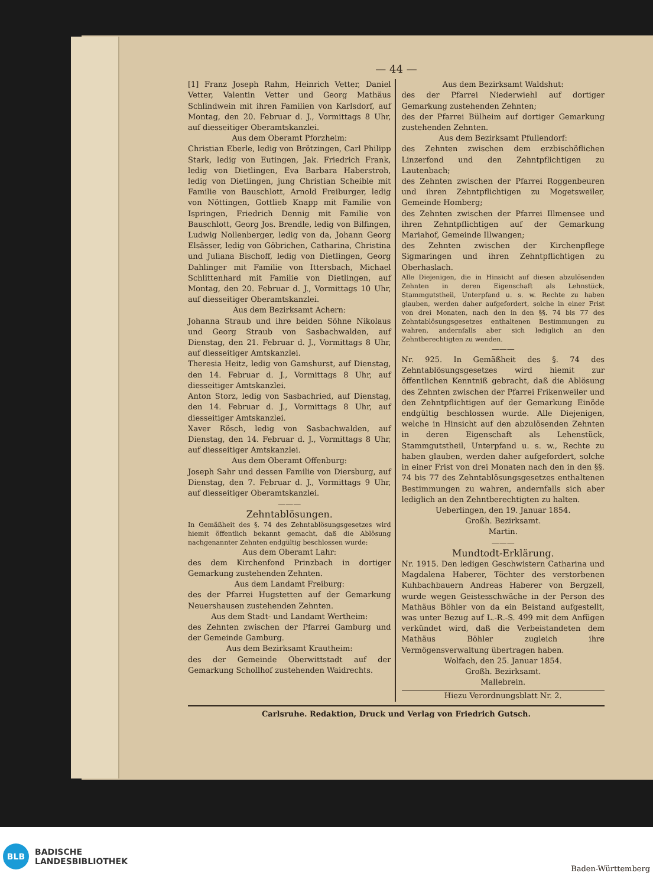— 44 —
[1] Franz Joseph Rahm, Heinrich Vetter, Daniel Vetter, Valentin Vetter und Georg Mathäus Schlindwein mit ihren Familien von Karlsdorf, auf Montag, den 20. Februar d. J., Vormittags 8 Uhr, auf diesseitiger Oberamtskanzlei.
Aus dem Oberamt Pforzheim:
Christian Eberle, ledig von Brötzingen, Carl Philipp Stark, ledig von Eutingen, Jak. Friedrich Frank, ledig von Dietlingen, Eva Barbara Haberstroh, ledig von Dietlingen, jung Christian Scheible mit Familie von Bauschlott, Arnold Freiburger, ledig von Nöttingen, Gottlieb Knapp mit Familie von Ispringen, Friedrich Dennig mit Familie von Bauschlott, Georg Jos. Brendle, ledig von Bilfingen, Ludwig Nollenberger, ledig von da, Johann Georg Elsässer, ledig von Göbrichen, Catharina, Christina und Juliana Bischoff, ledig von Dietlingen, Georg Dahlinger mit Familie von Ittersbach, Michael Schlittenhard mit Familie von Dietlingen, auf Montag, den 20. Februar d. J., Vormittags 10 Uhr, auf diesseitiger Oberamtskanzlei.
Aus dem Bezirksamt Achern:
Johanna Straub und ihre beiden Söhne Nikolaus und Georg Straub von Sasbachwalden, auf Dienstag, den 21. Februar d. J., Vormittags 8 Uhr, auf diesseitiger Amtskanzlei.
Theresia Heitz, ledig von Gamshurst, auf Dienstag, den 14. Februar d. J., Vormittags 8 Uhr, auf diesseitiger Amtskanzlei.
Anton Storz, ledig von Sasbachried, auf Dienstag, den 14. Februar d. J., Vormittags 8 Uhr, auf diesseitiger Amtskanzlei.
Xaver Rösch, ledig von Sasbachwalden, auf Dienstag, den 14. Februar d. J., Vormittags 8 Uhr, auf diesseitiger Amtskanzlei.
Aus dem Oberamt Offenburg:
Joseph Sahr und dessen Familie von Diersburg, auf Dienstag, den 7. Februar d. J., Vormittags 9 Uhr, auf diesseitiger Oberamtskanzlei.
———
Zehntablösungen.
In Gemäßheit des §. 74 des Zehntablösungsgesetzes wird hiemit öffentlich bekannt gemacht, daß die Ablösung nachgenannter Zehnten endgültig beschlossen wurde:
Aus dem Oberamt Lahr:
des dem Kirchenfond Prinzbach in dortiger Gemarkung zustehenden Zehnten.
Aus dem Landamt Freiburg:
des der Pfarrei Hugstetten auf der Gemarkung Neuershausen zustehenden Zehnten.
Aus dem Stadt- und Landamt Wertheim:
des Zehnten zwischen der Pfarrei Gamburg und der Gemeinde Gamburg.
Aus dem Bezirksamt Krautheim:
des der Gemeinde Oberwittstadt auf der Gemarkung Schollhof zustehenden Waidrechts.
Aus dem Bezirksamt Waldshut:
des der Pfarrei Niederwiehl auf dortiger Gemarkung zustehenden Zehnten;
des der Pfarrei Bülheim auf dortiger Gemarkung zustehenden Zehnten.
Aus dem Bezirksamt Pfullendorf:
des Zehnten zwischen dem erzbischöflichen Linzerfond und den Zehntpflichtigen zu Lautenbach;
des Zehnten zwischen der Pfarrei Roggenbeuren und ihren Zehntpflichtigen zu Mogetsweiler, Gemeinde Homberg;
des Zehnten zwischen der Pfarrei Illmensee und ihren Zehntpflichtigen auf der Gemarkung Mariahof, Gemeinde Illwangen;
des Zehnten zwischen der Kirchenpflege Sigmaringen und ihren Zehntpflichtigen zu Oberhaslach.
Alle Diejenigen, die in Hinsicht auf diesen abzulösenden Zehnten in deren Eigenschaft als Lehnstück, Stammgutstheil, Unterpfand u. s. w. Rechte zu haben glauben, werden daher aufgefordert, solche in einer Frist von drei Monaten, nach den in den §§. 74 bis 77 des Zehntablösungsgesetzes enthaltenen Bestimmungen zu wahren, andernfalls aber sich lediglich an den Zehntberechtigten zu wenden.
———
Nr. 925. In Gemäßheit des §. 74 des Zehntablösungsgesetzes wird hiemit zur öffentlichen Kenntniß gebracht, daß die Ablösung des Zehnten zwischen der Pfarrei Frikenweiler und den Zehntpflichtigen auf der Gemarkung Einöde endgültig beschlossen wurde. Alle Diejenigen, welche in Hinsicht auf den abzulösenden Zehnten in deren Eigenschaft als Lehenstück, Stammgutstheil, Unterpfand u. s. w., Rechte zu haben glauben, werden daher aufgefordert, solche in einer Frist von drei Monaten nach den in den §§. 74 bis 77 des Zehntablösungsgesetzes enthaltenen Bestimmungen zu wahren, andernfalls sich aber lediglich an den Zehntberechtigten zu halten.
Ueberlingen, den 19. Januar 1854.
Großh. Bezirksamt.
Martin.
———
Mundtodt-Erklärung.
Nr. 1915. Den ledigen Geschwistern Catharina und Magdalena Haberer, Töchter des verstorbenen Kuhbachbauern Andreas Haberer von Bergzell, wurde wegen Geistesschwäche in der Person des Mathäus Böhler von da ein Beistand aufgestellt, was unter Bezug auf L.-R.-S. 499 mit dem Anfügen verkündet wird, daß die Verbeistandeten dem Mathäus Böhler zugleich ihre Vermögensverwaltung übertragen haben.
Wolfach, den 25. Januar 1854.
Großh. Bezirksamt.
Mallebrein.
Hiezu Verordnungsblatt Nr. 2.
Carlsruhe. Redaktion, Druck und Verlag von Friedrich Gutsch.
BLB
BADISCHE
LANDESBIBLIOTHEK
Baden-Württemberg